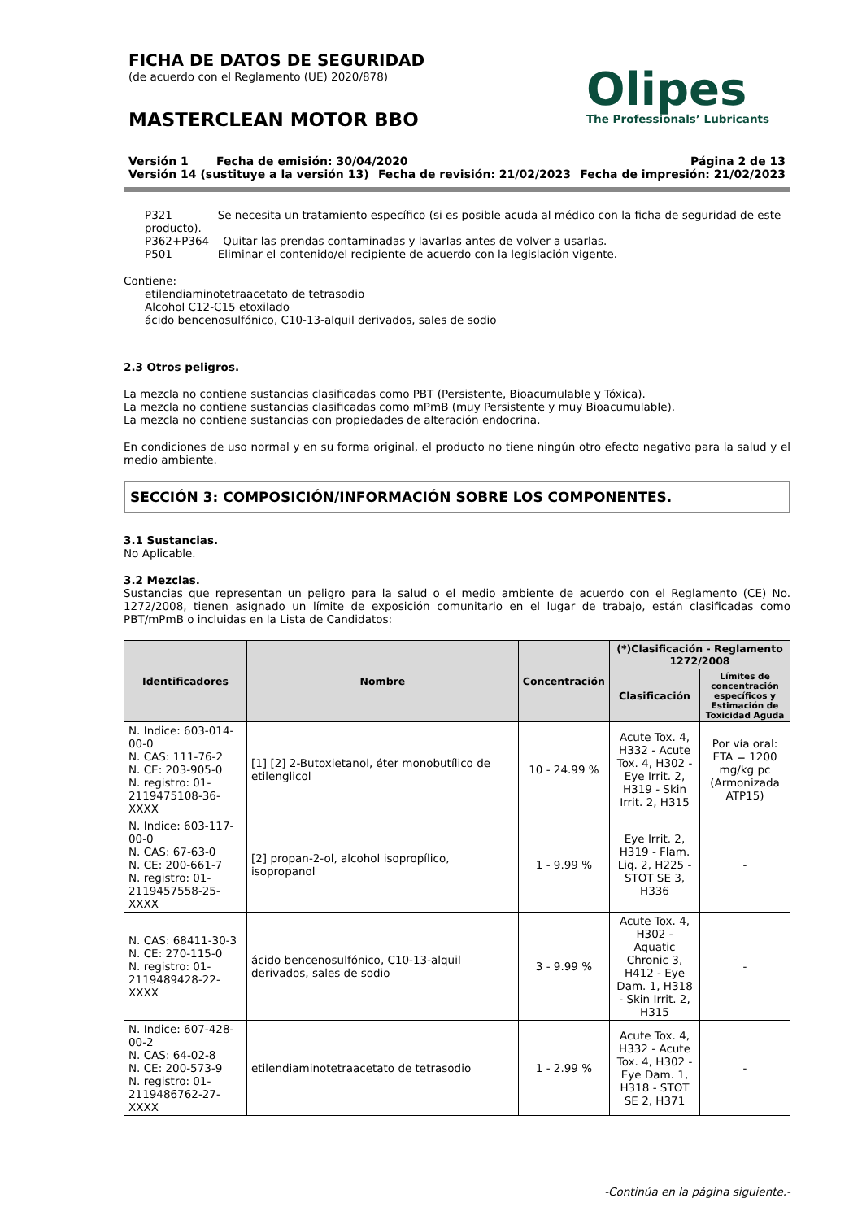FICHA DE DATOS DE SEGURIDAD
(de acuerdo con el Reglamento (UE) 2020/878)
MASTERCLEAN MOTOR BBO
Olipes
The Professionals’ Lubricants
Versión 1 Fecha de emisión: 30/04/2020 Página 2 de 13
Versión 14 (sustituye a la versión 13) Fecha de revisión: 21/02/2023 Fecha de impresión: 21/02/2023
P321 Se necesita un tratamiento específico (si es posible acuda al médico con la ficha de seguridad de este producto).
P362+P364 Quitar las prendas contaminadas y lavarlas antes de volver a usarlas.
P501 Eliminar el contenido/el recipiente de acuerdo con la legislación vigente.
Contiene:
etilendiaminotetraacetato de tetrasodio
Alcohol C12-C15 etoxilado
ácido bencenosulfónico, C10-13-alquil derivados, sales de sodio
2.3 Otros peligros.
La mezcla no contiene sustancias clasificadas como PBT (Persistente, Bioacumulable y Tóxica).
La mezcla no contiene sustancias clasificadas como mPmB (muy Persistente y muy Bioacumulable).
La mezcla no contiene sustancias con propiedades de alteración endocrina.
En condiciones de uso normal y en su forma original, el producto no tiene ningún otro efecto negativo para la salud y el medio ambiente.
SECCIÓN 3: COMPOSICIÓN/INFORMACIÓN SOBRE LOS COMPONENTES.
3.1 Sustancias.
No Aplicable.
3.2 Mezclas.
Sustancias que representan un peligro para la salud o el medio ambiente de acuerdo con el Reglamento (CE) No. 1272/2008, tienen asignado un límite de exposición comunitario en el lugar de trabajo, están clasificadas como PBT/mPmB o incluidas en la Lista de Candidatos:
| Identificadores | Nombre | Concentración | (*)Clasificación - Reglamento 1272/2008 | |
| --- | --- | --- | --- | --- |
| | | | Clasificación | Límites de concentración específicos y Estimación de Toxicidad Aguda |
| N. Indice: 603-014-00-0 N. CAS: 111-76-2 N. CE: 203-905-0 N. registro: 01-2119475108-36-XXXX | [1] [2] 2-Butoxietanol, éter monobutílico de etilenglicol | 10 - 24.99 % | Acute Tox. 4, H332 - Acute Tox. 4, H302 - Eye Irrit. 2, H319 - Skin Irrit. 2, H315 | Por vía oral: ETA = 1200 mg/kg pc (Armonizada ATP15) |
| N. Indice: 603-117-00-0 N. CAS: 67-63-0 N. CE: 200-661-7 N. registro: 01-2119457558-25-XXXX | [2] propan-2-ol, alcohol isopropílico, isopropanol | 1 - 9.99 % | Eye Irrit. 2, H319 - Flam. Liq. 2, H225 - STOT SE 3, H336 | - |
| N. CAS: 68411-30-3 N. CE: 270-115-0 N. registro: 01-2119489428-22-XXXX | ácido bencenosulfónico, C10-13-alquil derivados, sales de sodio | 3 - 9.99 % | Acute Tox. 4, H302 - Aquatic Chronic 3, H412 - Eye Dam. 1, H318 - Skin Irrit. 2, H315 | - |
| N. Indice: 607-428-00-2 N. CAS: 64-02-8 N. CE: 200-573-9 N. registro: 01-2119486762-27-XXXX | etilendiaminotetraacetato de tetrasodio | 1 - 2.99 % | Acute Tox. 4, H332 - Acute Tox. 4, H302 - Eye Dam. 1, H318 - STOT SE 2, H371 | - |
-Continúa en la página siguiente.-